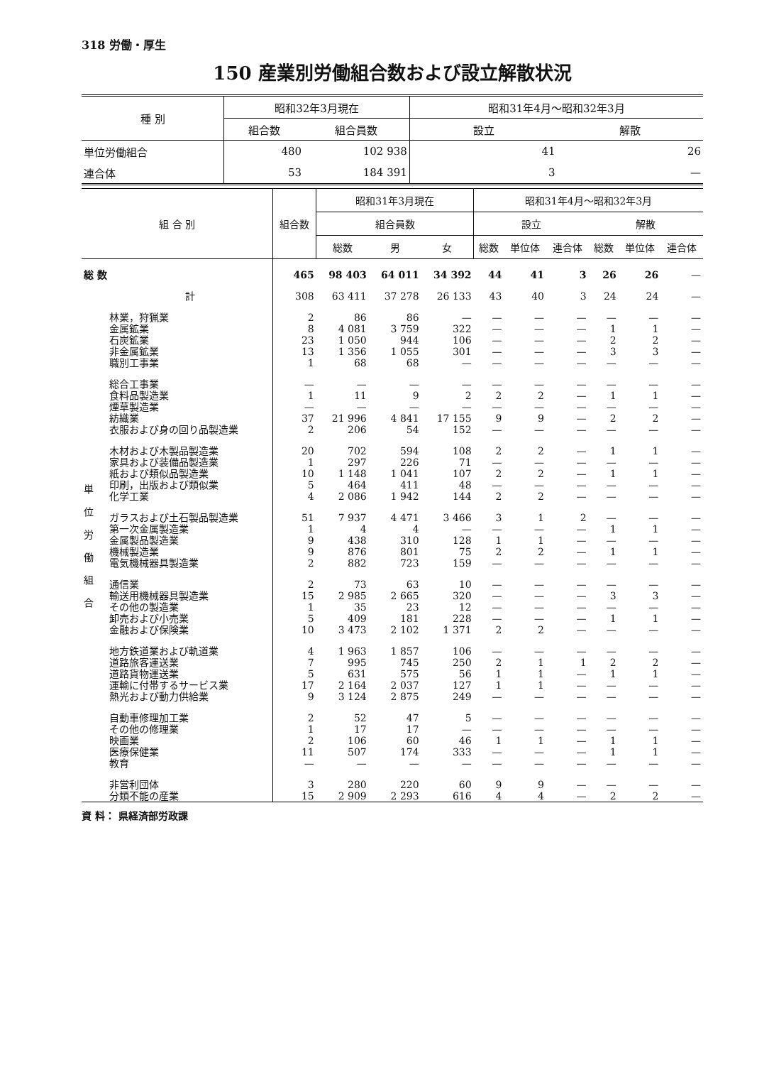318 労働・厚生
150 産業別労働組合数および設立解散状況
| 種 別 | 昭和32年3月現在 | | 昭和31年4月～昭和32年3月 | |
| --- | --- | --- | --- | --- |
| | 組合数 | 組合員数 | 設立 | 解散 |
| 単位労働組合 | 480 | 102 938 | 41 | 26 |
| 連合体 | 53 | 184 391 | 3 | — |
| 組 合 別 | | 組合数 | 昭和31年3月現在 | | | 昭和31年4月～昭和32年3月 | | | | | |
| --- | --- | --- | --- | --- | --- | --- | --- | --- | --- | --- | --- |
| | | | 組合員数 | | | 設立 | | | 解散 | | |
| | | | 総数 | 男 | 女 | 総数 | 単位体 | 連合体 | 総数 | 単位体 | 連合体 |
| 総 数 | | 465 | 98 403 | 64 011 | 34 392 | 44 | 41 | 3 | 26 | 26 | — |
| 単 位 労 働 組 合 | 計 | 308 | 63 411 | 37 278 | 26 133 | 43 | 40 | 3 | 24 | 24 | — |
| | 林業，狩猟業 | 2 | 86 | 86 | — | — | — | — | — | — | — |
| | 金属鉱業 | 8 | 4 081 | 3 759 | 322 | — | — | — | 1 | 1 | — |
| | 石炭鉱業 | 23 | 1 050 | 944 | 106 | — | — | — | 2 | 2 | — |
| | 非金属鉱業 | 13 | 1 356 | 1 055 | 301 | — | — | — | 3 | 3 | — |
| | 職別工事業 | 1 | 68 | 68 | — | — | — | — | — | — | — |
| | 総合工事業 | — | — | — | — | — | — | — | — | — | — |
| | 食料品製造業 | 1 | 11 | 9 | 2 | 2 | 2 | — | 1 | 1 | — |
| | 煙草製造業 | — | — | — | — | — | — | — | — | — | — |
| | 紡織業 | 37 | 21 996 | 4 841 | 17 155 | 9 | 9 | — | 2 | 2 | — |
| | 衣服および身の回り品製造業 | 2 | 206 | 54 | 152 | — | — | — | — | — | — |
| | 木材および木製品製造業 | 20 | 702 | 594 | 108 | 2 | 2 | — | 1 | 1 | — |
| | 家具および装備品製造業 | 1 | 297 | 226 | 71 | — | — | — | — | — | — |
| | 紙および類似品製造業 | 10 | 1 148 | 1 041 | 107 | 2 | 2 | — | 1 | 1 | — |
| | 印刷，出版および類似業 | 5 | 464 | 411 | 48 | — | — | — | — | — | — |
| | 化学工業 | 4 | 2 086 | 1 942 | 144 | 2 | 2 | — | — | — | — |
| | ガラスおよび土石製品製造業 | 51 | 7 937 | 4 471 | 3 466 | 3 | 1 | 2 | — | — | — |
| | 第一次金属製造業 | 1 | 4 | 4 | — | — | — | — | 1 | 1 | — |
| | 金属製品製造業 | 9 | 438 | 310 | 128 | 1 | 1 | — | — | — | — |
| | 機械製造業 | 9 | 876 | 801 | 75 | 2 | 2 | — | 1 | 1 | — |
| | 電気機械器具製造業 | 2 | 882 | 723 | 159 | — | — | — | — | — | — |
| | 通信業 | 2 | 73 | 63 | 10 | — | — | — | — | — | — |
| | 輸送用機械器具製造業 | 15 | 2 985 | 2 665 | 320 | — | — | — | 3 | 3 | — |
| | その他の製造業 | 1 | 35 | 23 | 12 | — | — | — | — | — | — |
| | 卸売および小売業 | 5 | 409 | 181 | 228 | — | — | — | 1 | 1 | — |
| | 金融および保険業 | 10 | 3 473 | 2 102 | 1 371 | 2 | 2 | — | — | — | — |
| | 地方鉄道業および軌道業 | 4 | 1 963 | 1 857 | 106 | — | — | — | — | — | — |
| | 道路旅客運送業 | 7 | 995 | 745 | 250 | 2 | 1 | 1 | 2 | 2 | — |
| | 道路貨物運送業 | 5 | 631 | 575 | 56 | 1 | 1 | — | 1 | 1 | — |
| | 運輸に付帯するサービス業 | 17 | 2 164 | 2 037 | 127 | 1 | 1 | — | — | — | — |
| | 熱光および動力供給業 | 9 | 3 124 | 2 875 | 249 | — | — | — | — | — | — |
| | 自動車修理加工業 | 2 | 52 | 47 | 5 | — | — | — | — | — | — |
| | その他の修理業 | 1 | 17 | 17 | — | — | — | — | — | — | — |
| | 映画業 | 2 | 106 | 60 | 46 | 1 | 1 | — | 1 | 1 | — |
| | 医療保健業 | 11 | 507 | 174 | 333 | — | — | — | 1 | 1 | — |
| | 教育 | — | — | — | — | — | — | — | — | — | — |
| | 非営利団体 | 3 | 280 | 220 | 60 | 9 | 9 | — | — | — | — |
| | 分類不能の産業 | 15 | 2 909 | 2 293 | 616 | 4 | 4 | — | 2 | 2 | — |
資 料： 県経済部労政課